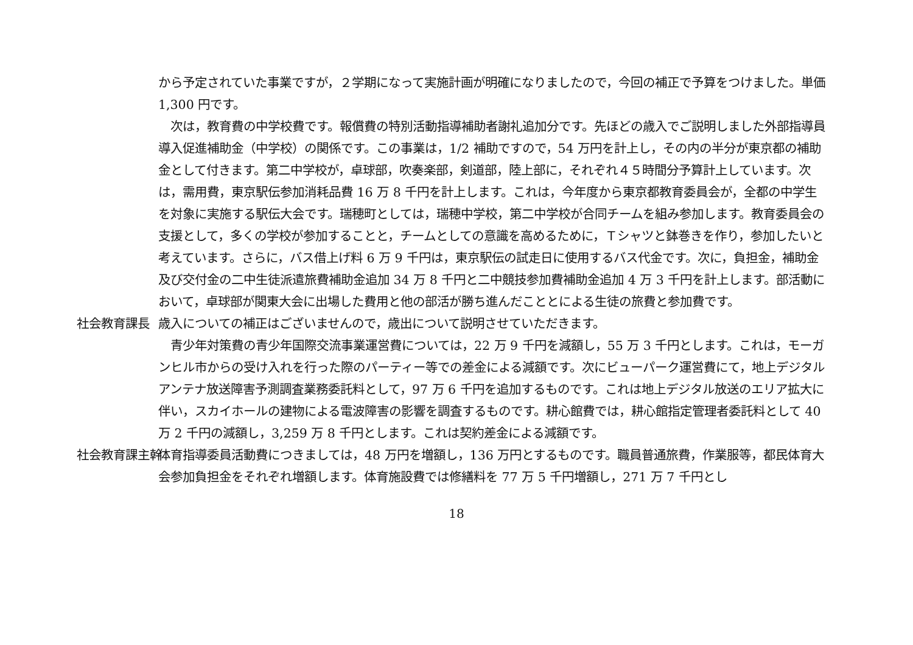から予定されていた事業ですが，２学期になって実施計画が明確になりましたので，今回の補正で予算をつけました。単価 1,300 円です。
　次は，教育費の中学校費です。報償費の特別活動指導補助者謝礼追加分です。先ほどの歳入でご説明しました外部指導員導入促進補助金（中学校）の関係です。この事業は，1/2 補助ですので，54 万円を計上し，その内の半分が東京都の補助金として付きます。第二中学校が，卓球部，吹奏楽部，剣道部，陸上部に，それぞれ４５時間分予算計上しています。次は，需用費，東京駅伝参加消耗品費 16 万 8 千円を計上します。これは，今年度から東京都教育委員会が，全都の中学生を対象に実施する駅伝大会です。瑞穂町としては，瑞穂中学校，第二中学校が合同チームを組み参加します。教育委員会の支援として，多くの学校が参加することと，チームとしての意識を高めるために，Ｔシャツと鉢巻きを作り，参加したいと考えています。さらに，バス借上げ料 6 万 9 千円は，東京駅伝の試走日に使用するバス代金です。次に，負担金，補助金及び交付金の二中生徒派遣旅費補助金追加 34 万 8 千円と二中競技参加費補助金追加 4 万 3 千円を計上します。部活動において，卓球部が関東大会に出場した費用と他の部活が勝ち進んだこととによる生徒の旅費と参加費です。
社会教育課長 歳入についての補正はございませんので，歳出について説明させていただきます。
　青少年対策費の青少年国際交流事業運営費については，22 万 9 千円を減額し，55 万 3 千円とします。これは，モーガンヒル市からの受け入れを行った際のパーティー等での差金による減額です。次にビューパーク運営費にて，地上デジタルアンテナ放送障害予測調査業務委託料として，97 万 6 千円を追加するものです。これは地上デジタル放送のエリア拡大に伴い，スカイホールの建物による電波障害の影響を調査するものです。耕心館費では，耕心館指定管理者委託料として 40 万 2 千円の減額し，3,259 万 8 千円とします。これは契約差金による減額です。
社会教育課主幹 体育指導委員活動費につきましては，48 万円を増額し，136 万円とするものです。職員普通旅費，作業服等，都民体育大会参加負担金をそれぞれ増額します。体育施設費では修繕料を 77 万 5 千円増額し，271 万 7 千円とし
18